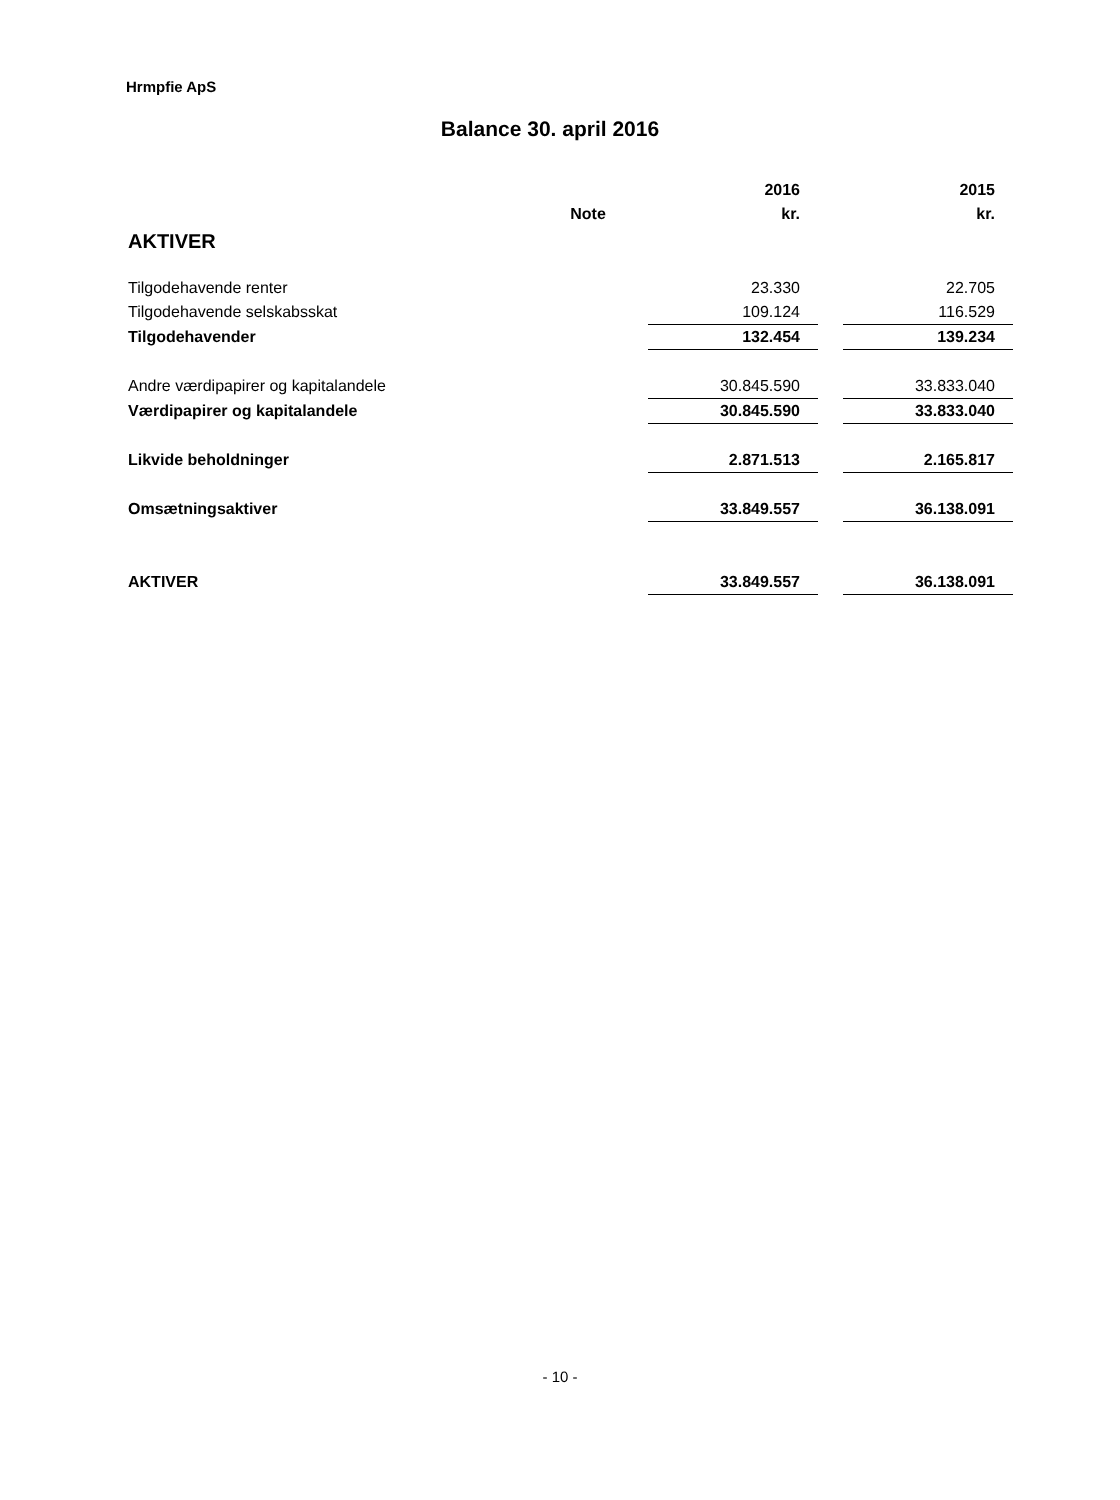Hrmpfie ApS
Balance 30. april 2016
| | | 2016 | | 2015 |
| | Note | kr. | | kr. |
| AKTIVER | | | | |
| Tilgodehavende renter | | 23.330 | | 22.705 |
| Tilgodehavende selskabsskat | | 109.124 | | 116.529 |
| Tilgodehavender | | 132.454 | | 139.234 |
| Andre værdipapirer og kapitalandele | | 30.845.590 | | 33.833.040 |
| Værdipapirer og kapitalandele | | 30.845.590 | | 33.833.040 |
| Likvide beholdninger | | 2.871.513 | | 2.165.817 |
| Omsætningsaktiver | | 33.849.557 | | 36.138.091 |
| AKTIVER | | 33.849.557 | | 36.138.091 |
- 10 -